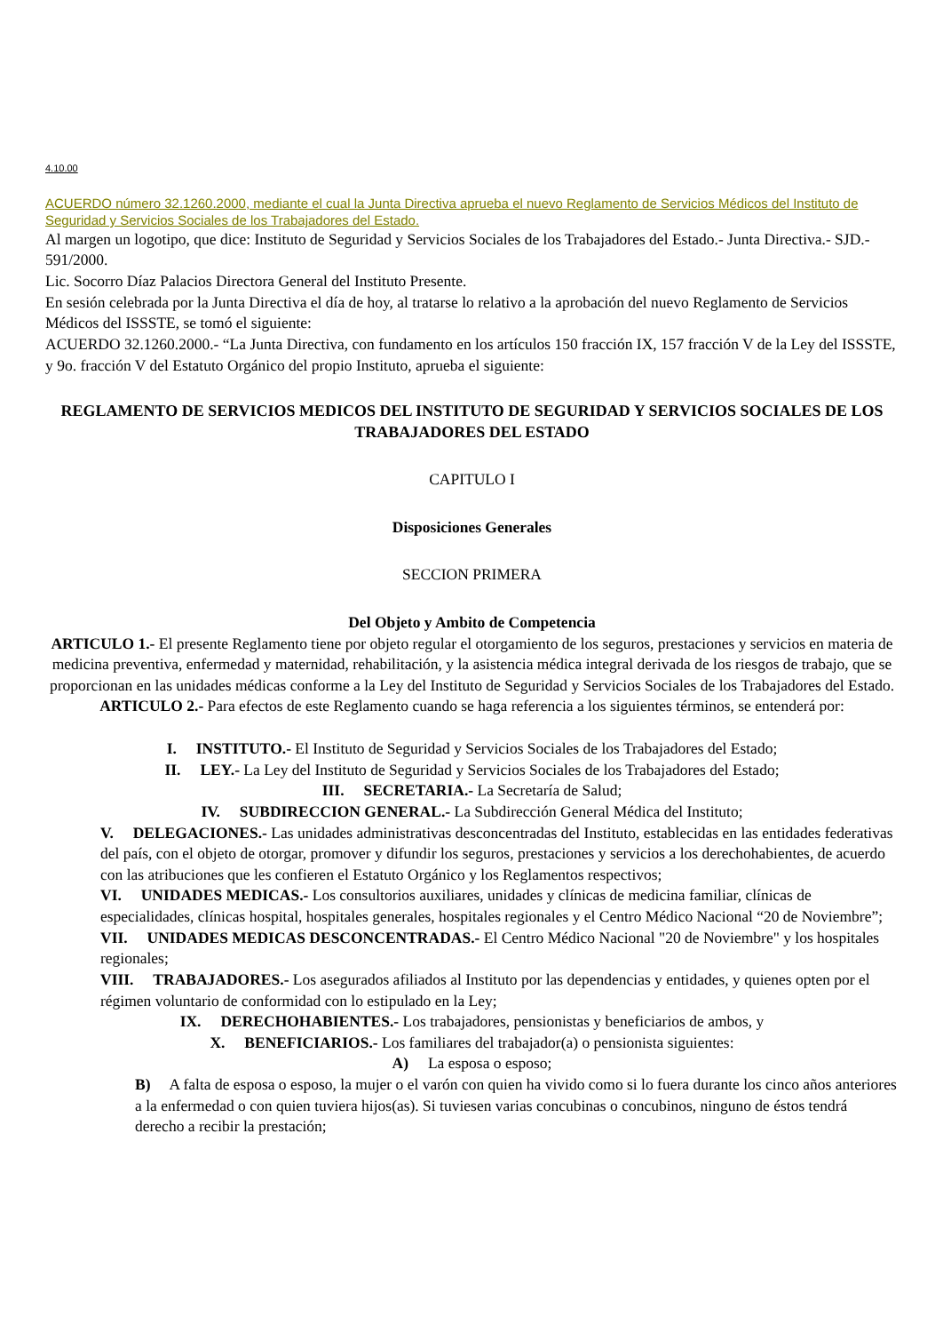4.10.00
ACUERDO número 32.1260.2000, mediante el cual la Junta Directiva aprueba el nuevo Reglamento de Servicios Médicos del Instituto de Seguridad y Servicios Sociales de los Trabajadores del Estado.
Al margen un logotipo, que dice: Instituto de Seguridad y Servicios Sociales de los Trabajadores del Estado.- Junta Directiva.- SJD.- 591/2000.
Lic. Socorro Díaz Palacios Directora General del Instituto Presente.
En sesión celebrada por la Junta Directiva el día de hoy, al tratarse lo relativo a la aprobación del nuevo Reglamento de Servicios Médicos del ISSSTE, se tomó el siguiente:
ACUERDO 32.1260.2000.- “La Junta Directiva, con fundamento en los artículos 150 fracción IX, 157 fracción V de la Ley del ISSSTE, y 9o. fracción V del Estatuto Orgánico del propio Instituto, aprueba el siguiente:
REGLAMENTO DE SERVICIOS MEDICOS DEL INSTITUTO DE SEGURIDAD Y SERVICIOS SOCIALES DE LOS TRABAJADORES DEL ESTADO
CAPITULO I
Disposiciones Generales
SECCION PRIMERA
Del Objeto y Ambito de Competencia
ARTICULO 1.- El presente Reglamento tiene por objeto regular el otorgamiento de los seguros, prestaciones y servicios en materia de medicina preventiva, enfermedad y maternidad, rehabilitación, y la asistencia médica integral derivada de los riesgos de trabajo, que se proporcionan en las unidades médicas conforme a la Ley del Instituto de Seguridad y Servicios Sociales de los Trabajadores del Estado.
ARTICULO 2.- Para efectos de este Reglamento cuando se haga referencia a los siguientes términos, se entenderá por:
I. INSTITUTO.- El Instituto de Seguridad y Servicios Sociales de los Trabajadores del Estado;
II. LEY.- La Ley del Instituto de Seguridad y Servicios Sociales de los Trabajadores del Estado;
III. SECRETARIA.- La Secretaría de Salud;
IV. SUBDIRECCION GENERAL.- La Subdirección General Médica del Instituto;
V. DELEGACIONES.- Las unidades administrativas desconcentradas del Instituto, establecidas en las entidades federativas del país, con el objeto de otorgar, promover y difundir los seguros, prestaciones y servicios a los derechohabientes, de acuerdo con las atribuciones que les confieren el Estatuto Orgánico y los Reglamentos respectivos;
VI. UNIDADES MEDICAS.- Los consultorios auxiliares, unidades y clínicas de medicina familiar, clínicas de especialidades, clínicas hospital, hospitales generales, hospitales regionales y el Centro Médico Nacional “20 de Noviembre”;
VII. UNIDADES MEDICAS DESCONCENTRADAS.- El Centro Médico Nacional "20 de Noviembre" y los hospitales regionales;
VIII. TRABAJADORES.- Los asegurados afiliados al Instituto por las dependencias y entidades, y quienes opten por el régimen voluntario de conformidad con lo estipulado en la Ley;
IX. DERECHOHABIENTES.- Los trabajadores, pensionistas y beneficiarios de ambos, y
X. BENEFICIARIOS.- Los familiares del trabajador(a) o pensionista siguientes:
A) La esposa o esposo;
B) A falta de esposa o esposo, la mujer o el varón con quien ha vivido como si lo fuera durante los cinco años anteriores a la enfermedad o con quien tuviera hijos(as). Si tuviesen varias concubinas o concubinos, ninguno de éstos tendrá derecho a recibir la prestación;